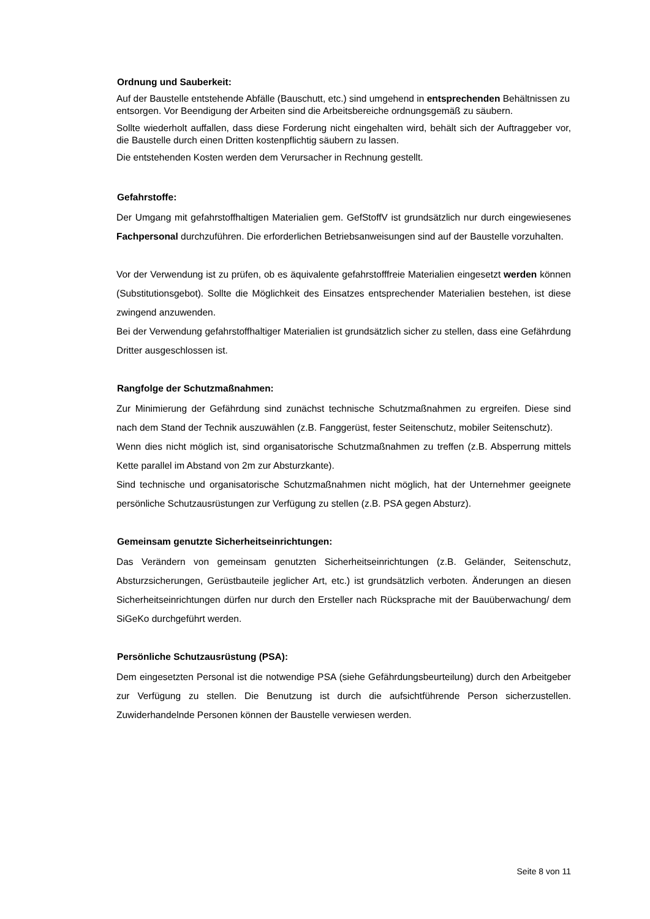Ordnung und Sauberkeit:
Auf der Baustelle entstehende Abfälle (Bauschutt, etc.) sind umgehend in entsprechenden Behältnissen zu
entsorgen. Vor Beendigung der Arbeiten sind die Arbeitsbereiche ordnungsgemäß zu säubern.
Sollte wiederholt auffallen, dass diese Forderung nicht eingehalten wird, behält sich der Auftraggeber vor, die Baustelle durch einen Dritten kostenpflichtig säubern zu lassen.
Die entstehenden Kosten werden dem Verursacher in Rechnung gestellt.
Gefahrstoffe:
Der Umgang mit gefahrstoffhaltigen Materialien gem. GefStoffV ist grundsätzlich nur durch eingewiesenes Fachpersonal durchzuführen. Die erforderlichen Betriebsanweisungen sind auf der Baustelle vorzuhalten.
Vor der Verwendung ist zu prüfen, ob es äquivalente gefahrstofffreie Materialien eingesetzt werden können (Substitutionsgebot). Sollte die Möglichkeit des Einsatzes entsprechender Materialien bestehen, ist diese zwingend anzuwenden.
Bei der Verwendung gefahrstoffhaltiger Materialien ist grundsätzlich sicher zu stellen, dass eine Gefährdung Dritter ausgeschlossen ist.
Rangfolge der Schutzmaßnahmen:
Zur Minimierung der Gefährdung sind zunächst technische Schutzmaßnahmen zu ergreifen. Diese sind nach dem Stand der Technik auszuwählen (z.B. Fanggerüst, fester Seitenschutz, mobiler Seitenschutz).
Wenn dies nicht möglich ist, sind organisatorische Schutzmaßnahmen zu treffen (z.B. Absperrung mittels Kette parallel im Abstand von 2m zur Absturzkante).
Sind technische und organisatorische Schutzmaßnahmen nicht möglich, hat der Unternehmer geeignete persönliche Schutzausrüstungen zur Verfügung zu stellen (z.B. PSA gegen Absturz).
Gemeinsam genutzte Sicherheitseinrichtungen:
Das Verändern von gemeinsam genutzten Sicherheitseinrichtungen (z.B. Geländer, Seitenschutz, Absturzsicherungen, Gerüstbauteile jeglicher Art, etc.) ist grundsätzlich verboten. Änderungen an diesen Sicherheitseinrichtungen dürfen nur durch den Ersteller nach Rücksprache mit der Bauüberwachung/ dem SiGeKo durchgeführt werden.
Persönliche Schutzausrüstung (PSA):
Dem eingesetzten Personal ist die notwendige PSA (siehe Gefährdungsbeurteilung) durch den Arbeitgeber zur Verfügung zu stellen. Die Benutzung ist durch die aufsichtführende Person sicherzustellen. Zuwiderhandelnde Personen können der Baustelle verwiesen werden.
Seite 8 von 11